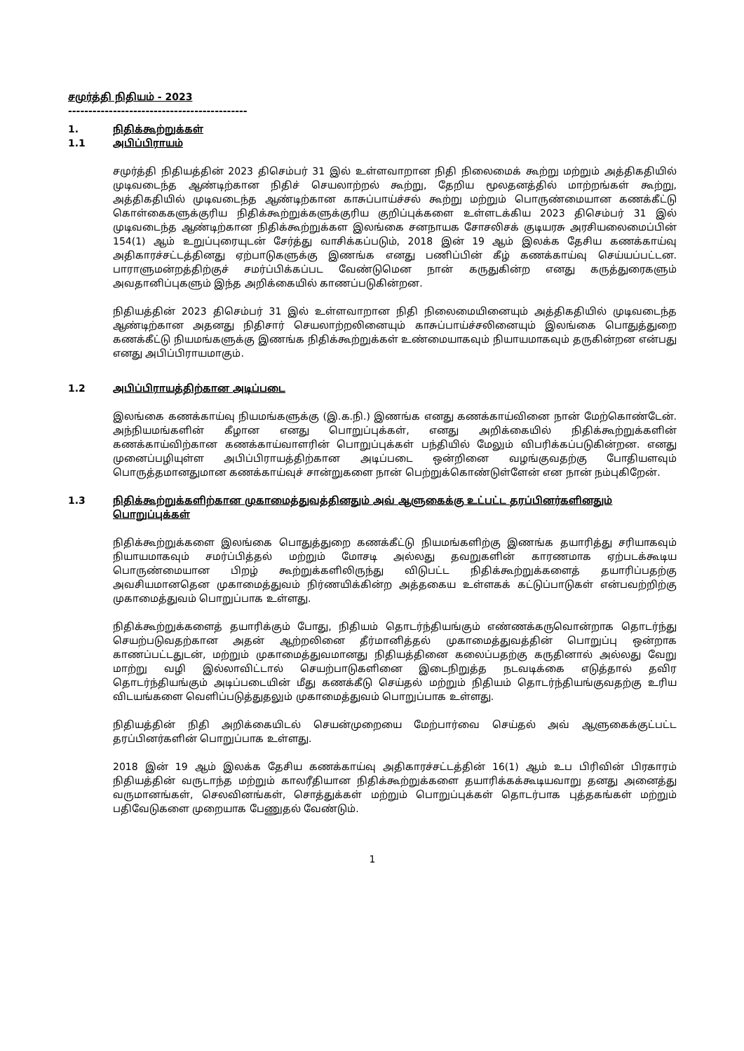சமுர்த்தி நிதியம் - 2023
--------------------------------------------
1. நிதிக்கூற்றுக்கள்
1.1 அபிப்பிராயம்
சமுர்த்தி நிதியத்தின் 2023 திசெம்பர் 31 இல் உள்ளவாறான நிதி நிலைமைக் கூற்று மற்றும் அத்திகதியில் முடிவடைந்த ஆண்டிற்கான நிதிச் செயலாற்றல் கூற்று, தேறிய மூலதனத்தில் மாற்றங்கள் கூற்று, அத்திகதியில் முடிவடைந்த ஆண்டிற்கான காசுப்பாய்ச்சல் கூற்று மற்றும் பொருண்மையான கணக்கீட்டு கொள்கைகளுக்குரிய நிதிக்கூற்றுக்களுக்குரிய குறிப்புக்களை உள்ளடக்கிய 2023 திசெம்பர் 31 இல் முடிவடைந்த ஆண்டிற்கான நிதிக்கூற்றுக்கள இலங்கை சனநாயக சோசலிசக் குடியரசு அரசியலைமைப்பின் 154(1) ஆம் உறுப்புரையுடன் சேர்த்து வாசிக்கப்படும், 2018 இன் 19 ஆம் இலக்க தேசிய கணக்காய்வு அதிகாரச்சட்டத்தினது ஏற்பாடுகளுக்கு இணங்க எனது பணிப்பின் கீழ் கணக்காய்வு செய்யப்பட்டன. பாராளுமன்றத்திற்குச் சமர்ப்பிக்கப்பட வேண்டுமென நான் கருதுகின்ற எனது கருத்துரைகளும் அவதானிப்புகளும் இந்த அறிக்கையில் காணப்படுகின்றன.
நிதியத்தின் 2023 திசெம்பர் 31 இல் உள்ளவாறான நிதி நிலைமையினையும் அத்திகதியில் முடிவடைந்த ஆண்டிற்கான அதனது நிதிசார் செயலாற்றலினையும் காசுப்பாய்ச்சலினையும் இலங்கை பொதுத்துறை கணக்கீட்டு நியமங்களுக்கு இணங்க நிதிக்கூற்றுக்கள் உண்மையாகவும் நியாயமாகவும் தருகின்றன என்பது எனது அபிப்பிராயமாகும்.
1.2 அபிப்பிராயத்திற்கான அடிப்படை
இலங்கை கணக்காய்வு நியமங்களுக்கு (இ.க.நி.) இணங்க எனது கணக்காய்வினை நான் மேற்கொண்டேன். அந்நியமங்களின் கீழான எனது பொறுப்புக்கள், எனது அறிக்கையில் நிதிக்கூற்றுக்களின் கணக்காய்விற்கான கணக்காய்வாளரின் பொறுப்புக்கள் பந்தியில் மேலும் விபரிக்கப்படுகின்றன. எனது முனைப்பழியுள்ள அபிப்பிராயத்திற்கான அடிப்படை ஒன்றினை வழங்குவதற்கு போதியளவும் பொருத்தமானதுமான கணக்காய்வுச் சான்றுகளை நான் பெற்றுக்கொண்டுள்ளேன் என நான் நம்புகிறேன்.
1.3 நிதிக்கூற்றுக்களிற்கான முகாமைத்துவத்தினதும் அவ் ஆளுகைக்கு உட்பட்ட தரப்பினர்களினதும் பொறுப்புக்கள்
நிதிக்கூற்றுக்களை இலங்கை பொதுத்துறை கணக்கீட்டு நியமங்களிற்கு இணங்க தயாரித்து சரியாகவும் நியாயமாகவும் சமர்ப்பித்தல் மற்றும் மோசடி அல்லது தவறுகளின் காரணமாக ஏற்படக்கூடிய பொருண்மையான பிறழ் கூற்றுக்களிலிருந்து விடுபட்ட நிதிக்கூற்றுக்களைத் தயாரிப்பதற்கு அவசியமானதென முகாமைத்துவம் நிர்ணயிக்கின்ற அத்தகைய உள்ளகக் கட்டுப்பாடுகள் என்பவற்றிற்கு முகாமைத்துவம் பொறுப்பாக உள்ளது.
நிதிக்கூற்றுக்களைத் தயாரிக்கும் போது, நிதியம் தொடர்ந்தியங்கும் எண்ணக்கருவொன்றாக தொடர்ந்து செயற்படுவதற்கான அதன் ஆற்றலினை தீர்மானித்தல் முகாமைத்துவத்தின் பொறுப்பு ஒன்றாக காணப்பட்டதுடன், மற்றும் முகாமைத்துவமானது நிதியத்தினை கலைப்பதற்கு கருதினால் அல்லது வேறு மாற்று வழி இல்லாவிட்டால் செயற்பாடுகளினை இடைநிறுத்த நடவடிக்கை எடுத்தால் தவிர தொடர்ந்தியங்கும் அடிப்படையின் மீது கணக்கீடு செய்தல் மற்றும் நிதியம் தொடர்ந்தியங்குவதற்கு உரிய விடயங்களை வெளிப்படுத்துதலும் முகாமைத்துவம் பொறுப்பாக உள்ளது.
நிதியத்தின் நிதி அறிக்கையிடல் செயன்முறையை மேற்பார்வை செய்தல் அவ் ஆளுகைக்குட்பட்ட தரப்பினர்களின் பொறுப்பாக உள்ளது.
2018 இன் 19 ஆம் இலக்க தேசிய கணக்காய்வு அதிகாரச்சட்டத்தின் 16(1) ஆம் உப பிரிவின் பிரகாரம் நிதியத்தின் வருடாந்த மற்றும் காலரீதியான நிதிக்கூற்றுக்களை தயாரிக்கக்கூடியவாறு தனது அனைத்து வருமானங்கள், செலவினங்கள், சொத்துக்கள் மற்றும் பொறுப்புக்கள் தொடர்பாக புத்தகங்கள் மற்றும் பதிவேடுகளை முறையாக பேணுதல் வேண்டும்.
1